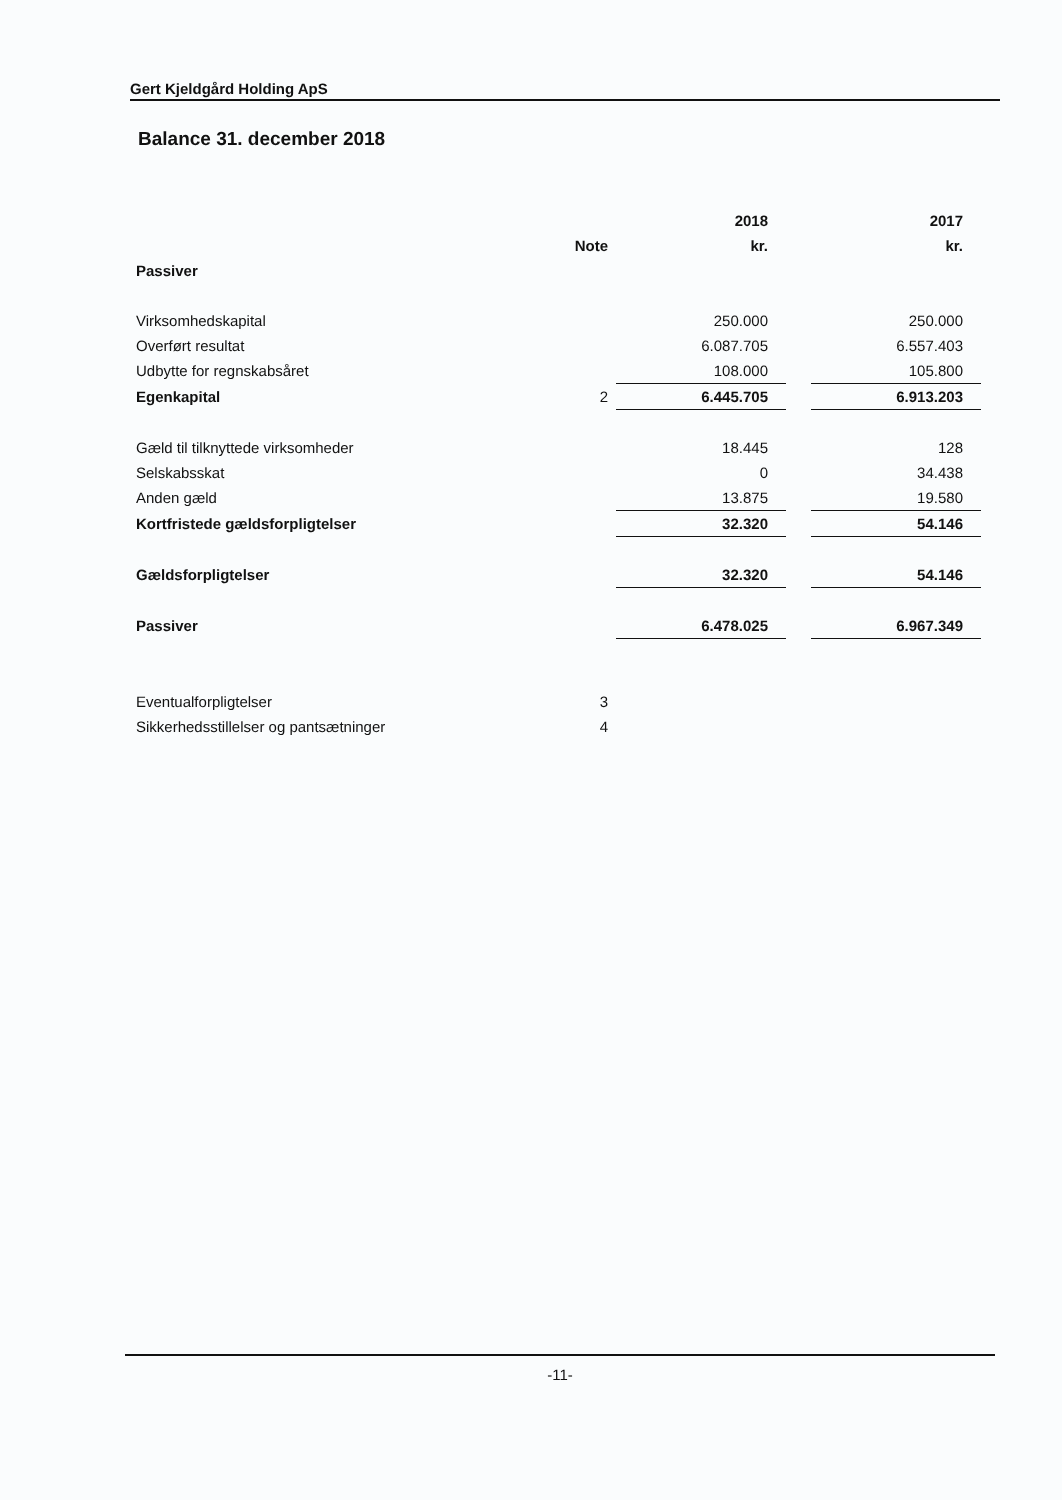Gert Kjeldgård Holding ApS
Balance 31. december 2018
| | | 2018 | | 2017 |
| --- | --- | --- | --- | --- |
| | Note | kr. | | kr. |
| Passiver | | | | |
| Virksomhedskapital | | 250.000 | | 250.000 |
| Overført resultat | | 6.087.705 | | 6.557.403 |
| Udbytte for regnskabsåret | | 108.000 | | 105.800 |
| Egenkapital | 2 | 6.445.705 | | 6.913.203 |
| Gæld til tilknyttede virksomheder | | 18.445 | | 128 |
| Selskabsskat | | 0 | | 34.438 |
| Anden gæld | | 13.875 | | 19.580 |
| Kortfristede gældsforpligtelser | | 32.320 | | 54.146 |
| Gældsforpligtelser | | 32.320 | | 54.146 |
| Passiver | | 6.478.025 | | 6.967.349 |
| Eventualforpligtelser | 3 | | | |
| Sikkerhedsstillelser og pantsætninger | 4 | | | |
-11-